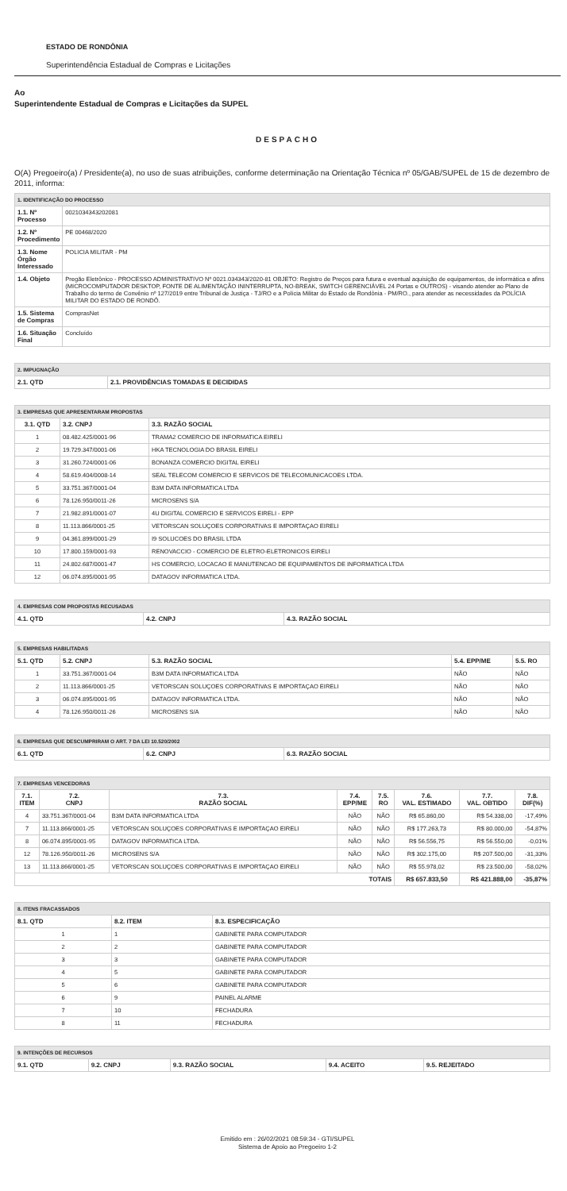ESTADO DE RONDÔNIA
Superintendência Estadual de Compras e Licitações
Ao
Superintendente Estadual de Compras e Licitações da SUPEL
DESPACHO
O(A) Pregoeiro(a) / Presidente(a), no uso de suas atribuições, conforme determinação na Orientação Técnica nº 05/GAB/SUPEL de 15 de dezembro de 2011, informa:
| 1. IDENTIFICAÇÃO DO PROCESSO | |
| 1.1. Nº Processo | 0021034343202081 |
| 1.2. Nº Procedimento | PE 00468/2020 |
| 1.3. Nome Órgão Interessado | POLICIA MILITAR - PM |
| 1.4. Objeto | Pregão Eletrônico - PROCESSO ADMINISTRATIVO Nº 0021.034343/2020-81 OBJETO: Registro de Preços para futura e eventual aquisição de equipamentos, de informática e afins (MICROCOMPUTADOR DESKTOP, FONTE DE ALIMENTAÇÃO ININTERRUPTA, NO-BREAK, SWITCH GERENCIÁVEL 24 Portas e OUTROS) - visando atender ao Plano de Trabalho do termo de Convênio nº 127/2019 entre Tribunal de Justiça - TJ/RO e a Polícia Militar do Estado de Rondônia - PM/RO., para atender as necessidades da POLÍCIA MILITAR DO ESTADO DE RONDÔ. |
| 1.5. Sistema de Compras | ComprasNet |
| 1.6. Situação Final | Concluído |
| 2. IMPUGNAÇÃO | |
| 2.1. QTD | 2.1. PROVIDÊNCIAS TOMADAS E DECIDIDAS |
| 3. EMPRESAS QUE APRESENTARAM PROPOSTAS | | |
| 3.1. QTD | 3.2. CNPJ | 3.3. RAZÃO SOCIAL |
| 1 | 08.482.425/0001-96 | TRAMA2 COMERCIO DE INFORMATICA EIRELI |
| 2 | 19.729.347/0001-06 | HKA TECNOLOGIA DO BRASIL EIRELI |
| 3 | 31.260.724/0001-06 | BONANZA COMERCIO DIGITAL EIRELI |
| 4 | 58.619.404/0008-14 | SEAL TELECOM COMERCIO E SERVICOS DE TELECOMUNICACOES LTDA. |
| 5 | 33.751.367/0001-04 | B3M DATA INFORMATICA LTDA |
| 6 | 78.126.950/0011-26 | MICROSENS S/A |
| 7 | 21.982.891/0001-07 | 4U DIGITAL COMERCIO E SERVICOS EIRELI - EPP |
| 8 | 11.113.866/0001-25 | VETORSCAN SOLUÇOES CORPORATIVAS E IMPORTAÇAO EIRELI |
| 9 | 04.361.899/0001-29 | I9 SOLUCOES DO BRASIL LTDA |
| 10 | 17.800.159/0001-93 | RENOVACCIO - COMERCIO DE ELETRO-ELETRONICOS EIRELI |
| 11 | 24.802.687/0001-47 | HS COMERCIO, LOCACAO E MANUTENCAO DE EQUIPAMENTOS DE INFORMATICA LTDA |
| 12 | 06.074.895/0001-95 | DATAGOV INFORMATICA LTDA. |
| 4. EMPRESAS COM PROPOSTAS RECUSADAS | | |
| 4.1. QTD | 4.2. CNPJ | 4.3. RAZÃO SOCIAL |
| 5. EMPRESAS HABILITADAS | | | | |
| 5.1. QTD | 5.2. CNPJ | 5.3. RAZÃO SOCIAL | 5.4. EPP/ME | 5.5. RO |
| 1 | 33.751.367/0001-04 | B3M DATA INFORMATICA LTDA | NÃO | NÃO |
| 2 | 11.113.866/0001-25 | VETORSCAN SOLUÇOES CORPORATIVAS E IMPORTAÇAO EIRELI | NÃO | NÃO |
| 3 | 06.074.895/0001-95 | DATAGOV INFORMATICA LTDA. | NÃO | NÃO |
| 4 | 78.126.950/0011-26 | MICROSENS S/A | NÃO | NÃO |
| 6. EMPRESAS QUE DESCUMPRIRAM O ART. 7 DA LEI 10.520/2002 | | |
| 6.1. QTD | 6.2. CNPJ | 6.3. RAZÃO SOCIAL |
| 7. EMPRESAS VENCEDORAS | | | | | | | |
| 7.1. ITEM | 7.2. CNPJ | 7.3. RAZÃO SOCIAL | 7.4. EPP/ME | 7.5. RO | 7.6. VAL. ESTIMADO | 7.7. VAL. OBTIDO | 7.8. DIF(%) |
| 4 | 33.751.367/0001-04 | B3M DATA INFORMATICA LTDA | NÃO | NÃO | R$ 65.860,00 | R$ 54.338,00 | -17,49% |
| 7 | 11.113.866/0001-25 | VETORSCAN SOLUÇOES CORPORATIVAS E IMPORTAÇAO EIRELI | NÃO | NÃO | R$ 177.263,73 | R$ 80.000,00 | -54,87% |
| 8 | 06.074.895/0001-95 | DATAGOV INFORMATICA LTDA. | NÃO | NÃO | R$ 56.556,75 | R$ 56.550,00 | -0,01% |
| 12 | 78.126.950/0011-26 | MICROSENS S/A | NÃO | NÃO | R$ 302.175,00 | R$ 207.500,00 | -31,33% |
| 13 | 11.113.866/0001-25 | VETORSCAN SOLUÇOES CORPORATIVAS E IMPORTAÇAO EIRELI | NÃO | NÃO | R$ 55.978,02 | R$ 23.500,00 | -58,02% |
| TOTAIS | | | | | R$ 657.833,50 | R$ 421.888,00 | -35,87% |
| 8. ITENS FRACASSADOS | | |
| 8.1. QTD | 8.2. ITEM | 8.3. ESPECIFICAÇÃO |
| 1 | 1 | GABINETE PARA COMPUTADOR |
| 2 | 2 | GABINETE PARA COMPUTADOR |
| 3 | 3 | GABINETE PARA COMPUTADOR |
| 4 | 5 | GABINETE PARA COMPUTADOR |
| 5 | 6 | GABINETE PARA COMPUTADOR |
| 6 | 9 | PAINEL ALARME |
| 7 | 10 | FECHADURA |
| 8 | 11 | FECHADURA |
| 9. INTENÇÕES DE RECURSOS | | | | |
| 9.1. QTD | 9.2. CNPJ | 9.3. RAZÃO SOCIAL | 9.4. ACEITO | 9.5. REJEITADO |
Emitido em : 26/02/2021 08:59:34 - GTI/SUPEL
Sistema de Apoio ao Pregoeiro 1-2